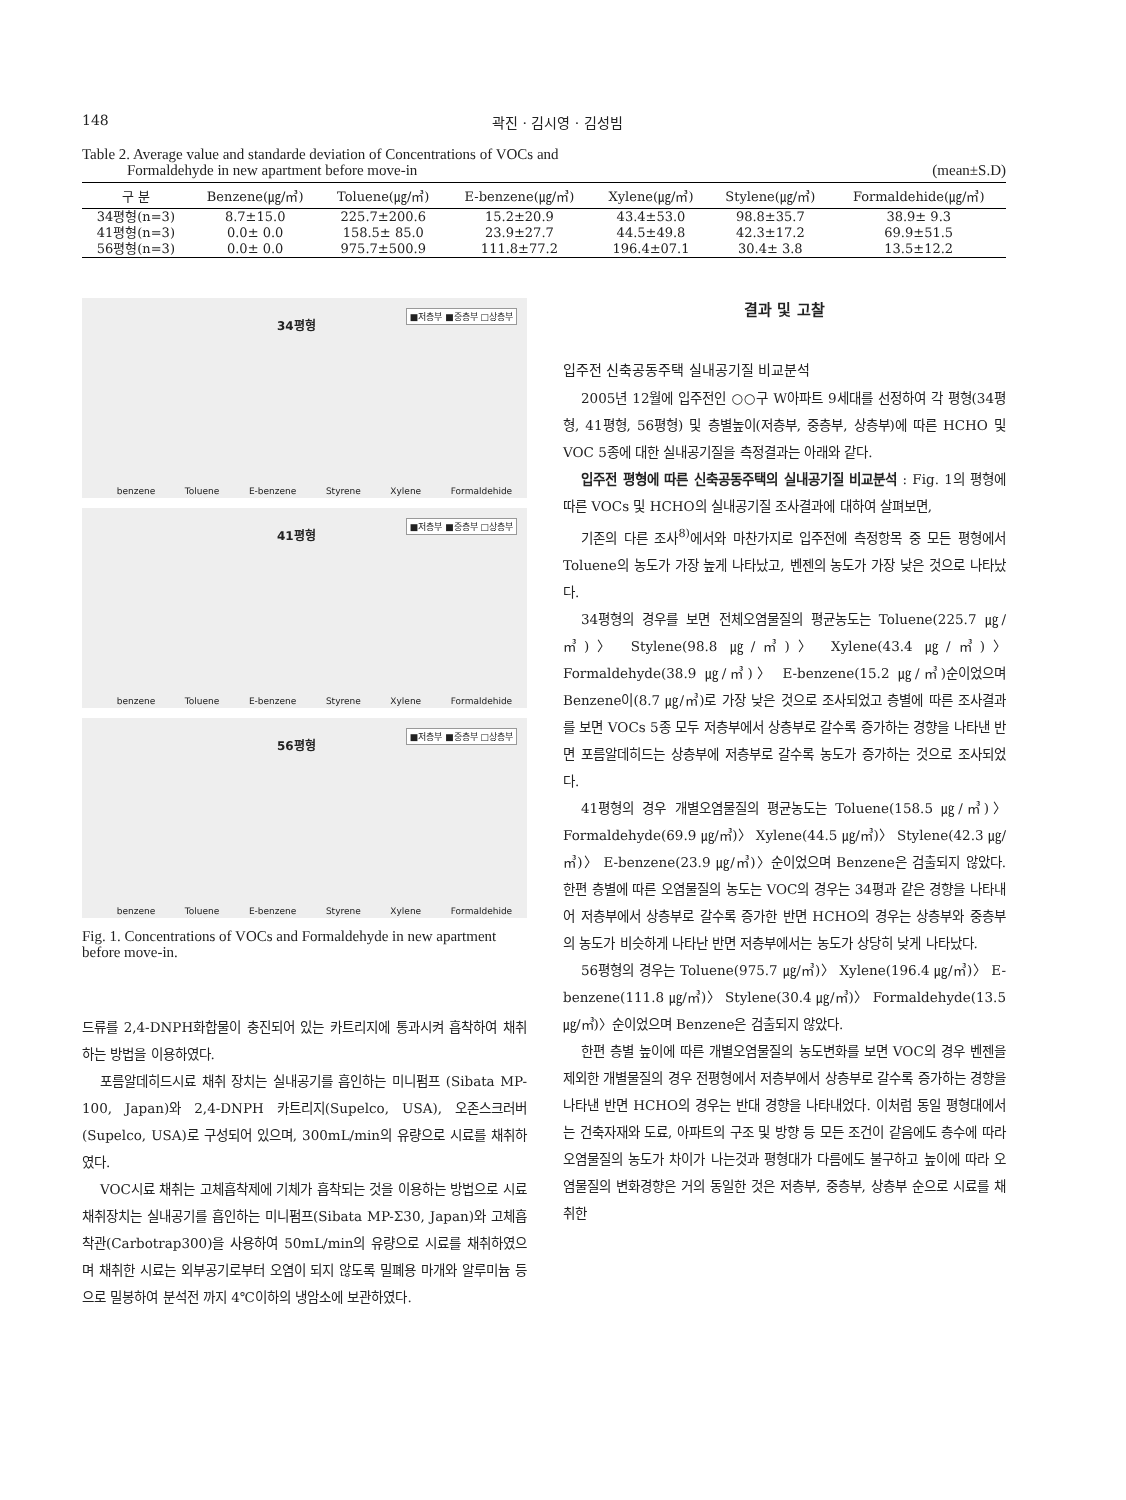148 곽진 · 김시영 · 김성빔
Table 2. Average value and standarde deviation of Concentrations of VOCs and
Formaldehyde in new apartment before move-in (mean±S.D)
| 구 분 | Benzene(㎍/㎥) | Toluene(㎍/㎥) | E-benzene(㎍/㎥) | Xylene(㎍/㎥) | Stylene(㎍/㎥) | Formaldehide(㎍/㎥) |
| --- | --- | --- | --- | --- | --- | --- |
| 34평형(n=3) | 8.7±15.0 | 225.7±200.6 | 15.2±20.9 | 43.4±53.0 | 98.8±35.7 | 38.9± 9.3 |
| 41평형(n=3) | 0.0± 0.0 | 158.5± 85.0 | 23.9±27.7 | 44.5±49.8 | 42.3±17.2 | 69.9±51.5 |
| 56평형(n=3) | 0.0± 0.0 | 975.7±500.9 | 111.8±77.2 | 196.4±07.1 | 30.4± 3.8 | 13.5±12.2 |
34평형
■저층부 ■중층부 □상층부
benzene Toluene E-benzene Styrene Xylene Formaldehide
41평형
■저층부 ■중층부 □상층부
benzene Toluene E-benzene Styrene Xylene Formaldehide
56평형
■저층부 ■중층부 □상층부
benzene Toluene E-benzene Styrene Xylene Formaldehide
Fig. 1. Concentrations of VOCs and Formaldehyde in new apartment before move-in.
드류를 2,4-DNPH화합물이 충진되어 있는 카트리지에 통과시켜 흡착하여 채취하는 방법을 이용하였다.
포름알데히드시료 채취 장치는 실내공기를 흡인하는 미니펌프 (Sibata MP-100, Japan)와 2,4-DNPH 카트리지(Supelco, USA), 오존스크러버(Supelco, USA)로 구성되어 있으며, 300mL/min의 유량으로 시료를 채취하였다.
VOC시료 채취는 고체흡착제에 기체가 흡착되는 것을 이용하는 방법으로 시료채취장치는 실내공기를 흡인하는 미니펌프(Sibata MP-Σ30, Japan)와 고체흡착관(Carbotrap300)을 사용하여 50mL/min의 유량으로 시료를 채취하였으며 채취한 시료는 외부공기로부터 오염이 되지 않도록 밀폐용 마개와 알루미늄 등으로 밀봉하여 분석전 까지 4℃이하의 냉암소에 보관하였다.
결과 및 고찰
입주전 신축공동주택 실내공기질 비교분석
2005년 12월에 입주전인 ○○구 W아파트 9세대를 선정하여 각 평형(34평형, 41평형, 56평형) 및 층별높이(저층부, 중층부, 상층부)에 따른 HCHO 및 VOC 5종에 대한 실내공기질을 측정결과는 아래와 같다.
입주전 평형에 따른 신축공동주택의 실내공기질 비교분석 : Fig. 1의 평형에 따른 VOCs 및 HCHO의 실내공기질 조사결과에 대하여 살펴보면,
기존의 다른 조사<sup>8)</sup>에서와 마찬가지로 입주전에 측정항목 중 모든 평형에서 Toluene의 농도가 가장 높게 나타났고, 벤젠의 농도가 가장 낮은 것으로 나타났다.
34평형의 경우를 보면 전체오염물질의 평균농도는 Toluene(225.7 ㎍/㎥)〉 Stylene(98.8 ㎍/㎥)〉 Xylene(43.4 ㎍/㎥)〉 Formaldehyde(38.9 ㎍/㎥)〉 E-benzene(15.2 ㎍/㎥)순이었으며 Benzene이(8.7 ㎍/㎥)로 가장 낮은 것으로 조사되었고 층별에 따른 조사결과를 보면 VOCs 5종 모두 저층부에서 상층부로 갈수록 증가하는 경향을 나타낸 반면 포름알데히드는 상층부에 저층부로 갈수록 농도가 증가하는 것으로 조사되었다.
41평형의 경우 개별오염물질의 평균농도는 Toluene(158.5 ㎍/㎥)〉 Formaldehyde(69.9 ㎍/㎥)〉 Xylene(44.5 ㎍/㎥)〉 Stylene(42.3 ㎍/㎥)〉 E-benzene(23.9 ㎍/㎥)〉순이었으며 Benzene은 검출되지 않았다. 한편 층별에 따른 오염물질의 농도는 VOC의 경우는 34평과 같은 경향을 나타내어 저층부에서 상층부로 갈수록 증가한 반면 HCHO의 경우는 상층부와 중층부의 농도가 비슷하게 나타난 반면 저층부에서는 농도가 상당히 낮게 나타났다.
56평형의 경우는 Toluene(975.7 ㎍/㎥)〉 Xylene(196.4 ㎍/㎥)〉 E-benzene(111.8 ㎍/㎥)〉 Stylene(30.4 ㎍/㎥)〉 Formaldehyde(13.5 ㎍/㎥)〉순이었으며 Benzene은 검출되지 않았다.
한편 층별 높이에 따른 개별오염물질의 농도변화를 보면 VOC의 경우 벤젠을 제외한 개별물질의 경우 전평형에서 저층부에서 상층부로 갈수록 증가하는 경향을 나타낸 반면 HCHO의 경우는 반대 경향을 나타내었다. 이처럼 동일 평형대에서는 건축자재와 도료, 아파트의 구조 및 방향 등 모든 조건이 같음에도 층수에 따라 오염물질의 농도가 차이가 나는것과 평형대가 다름에도 불구하고 높이에 따라 오염물질의 변화경향은 거의 동일한 것은 저층부, 중층부, 상층부 순으로 시료를 채취한